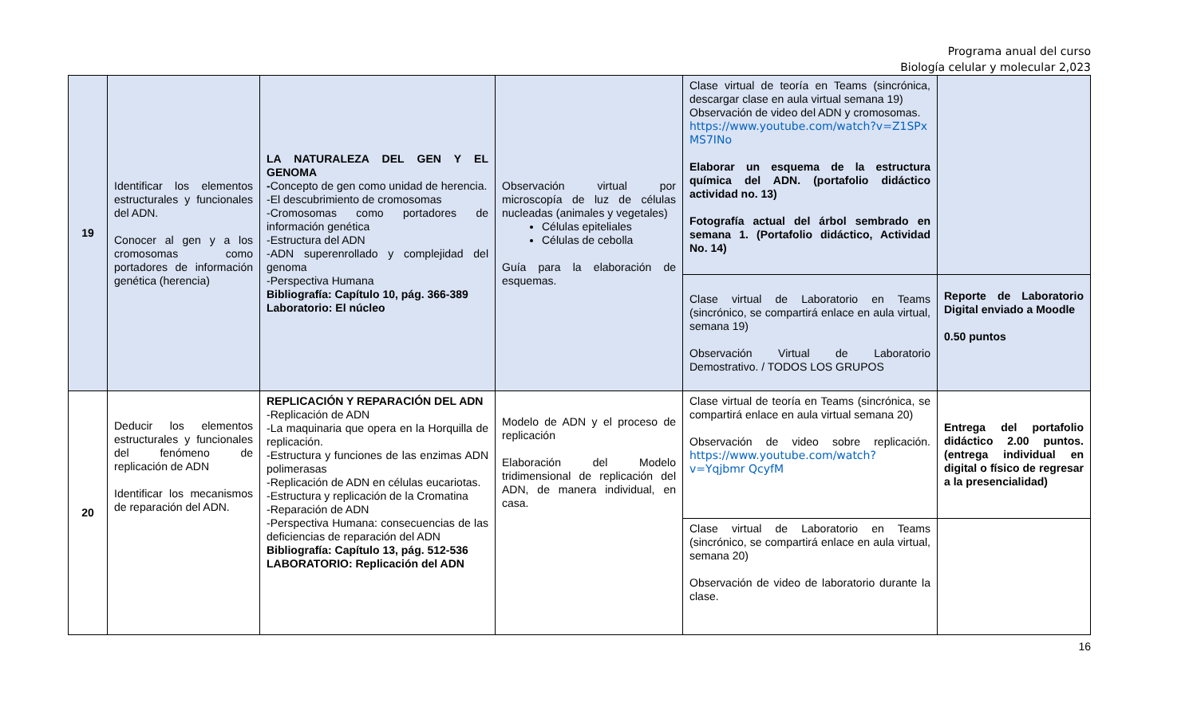Programa anual del curso
Biología celular y molecular 2,023
| 19 | Identificar los elementos estructurales y funcionales del ADN. Conocer al gen y a los cromosomas como portadores de información genética (herencia) | LA NATURALEZA DEL GEN Y EL GENOMA - Concepto de gen como unidad de herencia. -El descubrimiento de cromosomas -Cromosomas como portadores de información genética -Estructura del ADN -ADN superenrollado y complejidad del genoma -Perspectiva Humana Bibliografía: Capítulo 10, pág. 366-389 Laboratorio: El núcleo | Observación virtual por microscopía de luz de células nucleadas (animales y vegetales) Células epiteliales Células de cebolla Guía para la elaboración de esquemas. | Clase virtual de teoría en Teams (sincrónica, descargar clase en aula virtual semana 19) Observación de video del ADN y cromosomas. https://www.youtube.com/watch?v=Z1SPx MS7INo Elaborar un esquema de la estructura química del ADN. (portafolio didáctico actividad no. 13) Fotografía actual del árbol sembrado en semana 1. (Portafolio didáctico, Actividad No. 14) | |
| | | | | Clase virtual de Laboratorio en Teams (sincrónico, se compartirá enlace en aula virtual, semana 19) Observación Virtual de Laboratorio Demostrativo. / TODOS LOS GRUPOS | Reporte de Laboratorio Digital enviado a Moodle 0.50 puntos |
| 20 | Deducir los elementos estructurales y funcionales del fenómeno de replicación de ADN Identificar los mecanismos de reparación del ADN. | REPLICACIÓN Y REPARACIÓN DEL ADN -Replicación de ADN -La maquinaria que opera en la Horquilla de replicación. -Estructura y funciones de las enzimas ADN polimerasas -Replicación de ADN en células eucariotas. -Estructura y replicación de la Cromatina -Reparación de ADN -Perspectiva Humana: consecuencias de las deficiencias de reparación del ADN Bibliografía: Capítulo 13, pág. 512-536 LABORATORIO: Replicación del ADN | Modelo de ADN y el proceso de replicación Elaboración del Modelo tridimensional de replicación del ADN, de manera individual, en casa. | Clase virtual de teoría en Teams (sincrónica, se compartirá enlace en aula virtual semana 20) Observación de video sobre replicación. https://www.youtube.com/watch?v=Yqjbmr QcyfM | Entrega del portafolio didáctico 2.00 puntos. (entrega individual en digital o físico de regresar a la presencialidad) |
| | | | | Clase virtual de Laboratorio en Teams (sincrónico, se compartirá enlace en aula virtual, semana 20) Observación de video de laboratorio durante la clase. | |
16